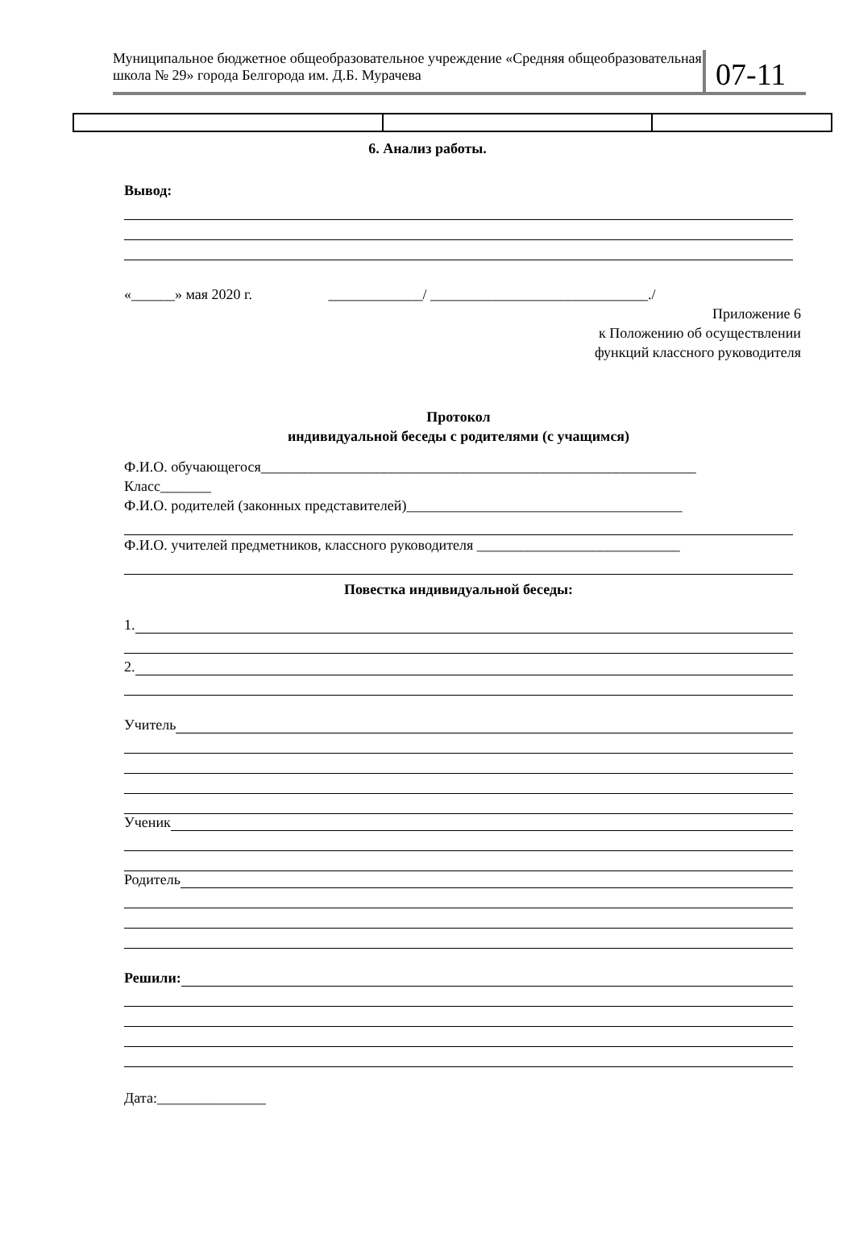Муниципальное бюджетное общеобразовательное учреждение «Средняя общеобразовательная школа № 29» города Белгорода им. Д.Б. Мурачева
07-11
6. Анализ работы.
Вывод:
«______» мая 2020 г. _____________/ ______________________________./
Приложение 6
к Положению об осуществлении
функций классного руководителя
Протокол
индивидуальной беседы с родителями (с учащимся)
Ф.И.О. обучающегося____________________________________________________________
Класс_______
Ф.И.О. родителей (законных представителей)______________________________________
Ф.И.О. учителей предметников, классного руководителя ____________________________
Повестка индивидуальной беседы:
1.
2.
Учитель
Ученик
Родитель
Решили:
Дата:_______________